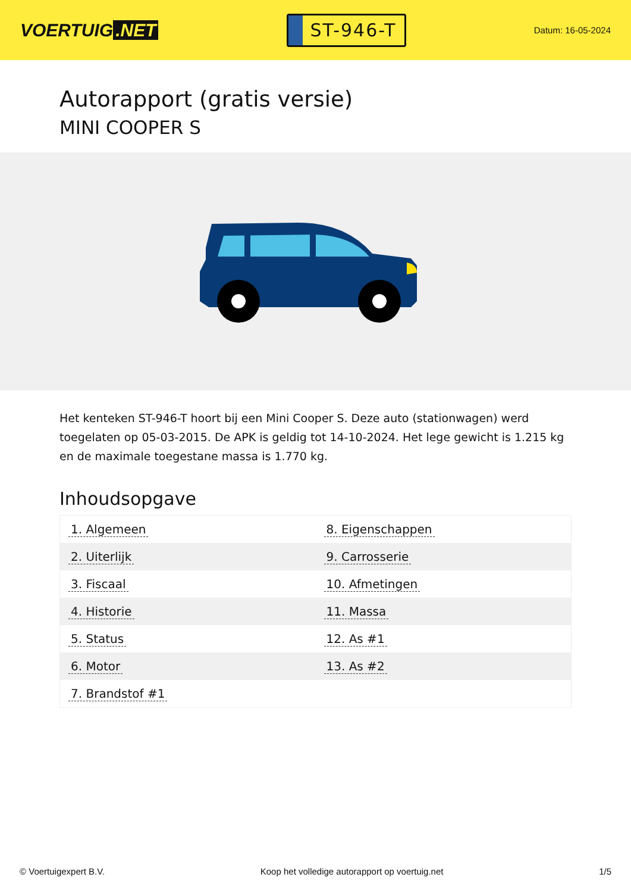VOERTUIG.NET
ST-946-T
Datum: 16-05-2024
Autorapport (gratis versie)
MINI COOPER S
Het kenteken ST-946-T hoort bij een Mini Cooper S. Deze auto (stationwagen) werd toegelaten op 05-03-2015. De APK is geldig tot 14-10-2024. Het lege gewicht is 1.215 kg en de maximale toegestane massa is 1.770 kg.
Inhoudsopgave
| 1. Algemeen | 8. Eigenschappen |
| 2. Uiterlijk | 9. Carrosserie |
| 3. Fiscaal | 10. Afmetingen |
| 4. Historie | 11. Massa |
| 5. Status | 12. As #1 |
| 6. Motor | 13. As #2 |
| 7. Brandstof #1 | |
© Voertuigexpert B.V. Koop het volledige autorapport op voertuig.net
1/5